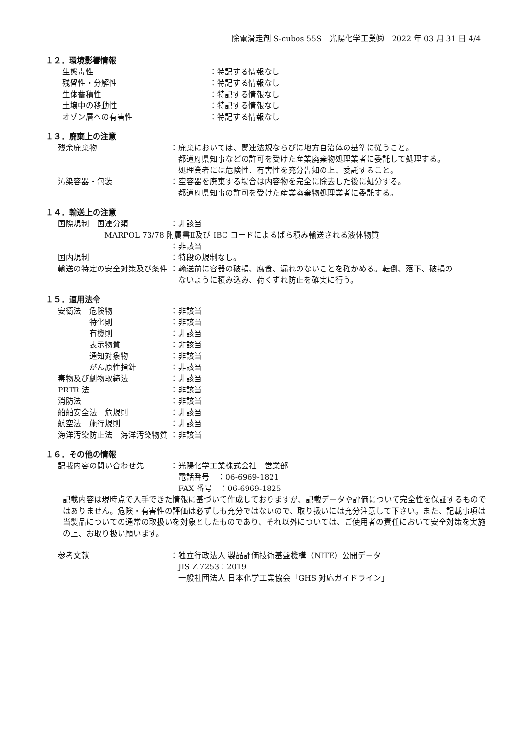除電滑走剤 S-cubos 55S　光陽化学工業㈱　2022 年 03 月 31 日 4/4
１２．環境影響情報
生態毒性 ：特記する情報なし
残留性・分解性 ：特記する情報なし
生体蓄積性 ：特記する情報なし
土壌中の移動性 ：特記する情報なし
オゾン層への有害性 ：特記する情報なし
１３．廃棄上の注意
残余廃棄物 ：廃棄においては、関連法規ならびに地方自治体の基準に従うこと。
　都道府県知事などの許可を受けた産業廃棄物処理業者に委託して処理する。
　処理業者には危険性、有害性を充分告知の上、委託すること。
汚染容器・包装 ：空容器を廃棄する場合は内容物を完全に除去した後に処分する。
　都道府県知事の許可を受けた産業廃棄物処理業者に委託する。
１４．輸送上の注意
国際規制　国連分類 ：非該当
MARPOL 73/78 附属書Ⅱ及び IBC コードによるばら積み輸送される液体物質
：非該当
国内規制 ：特段の規制なし。
輸送の特定の安全対策及び条件 ：輸送前に容器の破損、腐食、漏れのないことを確かめる。転倒、落下、破損の
　ないように積み込み、荷くずれ防止を確実に行う。
１５．適用法令
安衛法　危険物 ：非該当
　　　　特化則 ：非該当
　　　　有機則 ：非該当
　　　　表示物質 ：非該当
　　　　通知対象物 ：非該当
　　　　がん原性指針 ：非該当
毒物及び劇物取締法 ：非該当
PRTR 法 ：非該当
消防法 ：非該当
船舶安全法　危規則 ：非該当
航空法　施行規則 ：非該当
海洋汚染防止法　海洋汚染物質 ：非該当
１６．その他の情報
記載内容の問い合わせ先 ：光陽化学工業株式会社　営業部
　電話番号　：06-6969-1821
　FAX 番号　：06-6969-1825
記載内容は現時点で入手できた情報に基づいて作成しておりますが、記載データや評価について完全性を保証するものではありません。危険・有害性の評価は必ずしも充分ではないので、取り扱いには充分注意して下さい。また、記載事項は当製品についての通常の取扱いを対象としたものであり、それ以外については、ご使用者の責任において安全対策を実施の上、お取り扱い願います。
参考文献 ：独立行政法人 製品評価技術基盤機構（NITE）公開データ
　JIS Z 7253：2019
　一般社団法人 日本化学工業協会「GHS 対応ガイドライン」